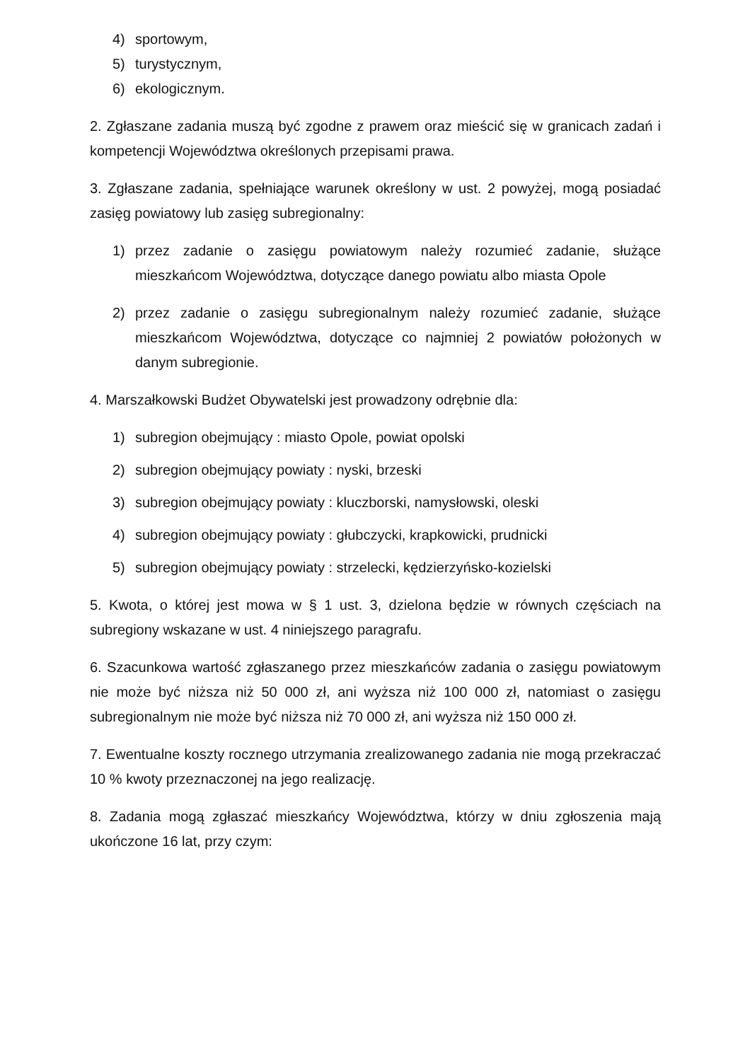4) sportowym,
5) turystycznym,
6) ekologicznym.
2. Zgłaszane zadania muszą być zgodne z prawem oraz mieścić się w granicach zadań i kompetencji Województwa określonych przepisami prawa.
3. Zgłaszane zadania, spełniające warunek określony w ust. 2 powyżej, mogą posiadać zasięg powiatowy lub zasięg subregionalny:
1) przez zadanie o zasięgu powiatowym należy rozumieć zadanie, służące mieszkańcom Województwa, dotyczące danego powiatu albo miasta Opole
2) przez zadanie o zasięgu subregionalnym należy rozumieć zadanie, służące mieszkańcom Województwa, dotyczące co najmniej 2 powiatów położonych w danym subregionie.
4. Marszałkowski Budżet Obywatelski jest prowadzony odrębnie dla:
1) subregion obejmujący : miasto Opole, powiat opolski
2) subregion obejmujący powiaty : nyski, brzeski
3) subregion obejmujący powiaty : kluczborski, namysłowski, oleski
4) subregion obejmujący powiaty : głubczycki, krapkowicki, prudnicki
5) subregion obejmujący powiaty : strzelecki, kędzierzyńsko-kozielski
5. Kwota, o której jest mowa w § 1 ust. 3, dzielona będzie w równych częściach na subregiony wskazane w ust. 4 niniejszego paragrafu.
6. Szacunkowa wartość zgłaszanego przez mieszkańców zadania o zasięgu powiatowym nie może być niższa niż 50 000 zł, ani wyższa niż 100 000 zł, natomiast o zasięgu subregionalnym nie może być niższa niż 70 000 zł, ani wyższa niż 150 000 zł.
7. Ewentualne koszty rocznego utrzymania zrealizowanego zadania nie mogą przekraczać 10 % kwoty przeznaczonej na jego realizację.
8. Zadania mogą zgłaszać mieszkańcy Województwa, którzy w dniu zgłoszenia mają ukończone 16 lat, przy czym: